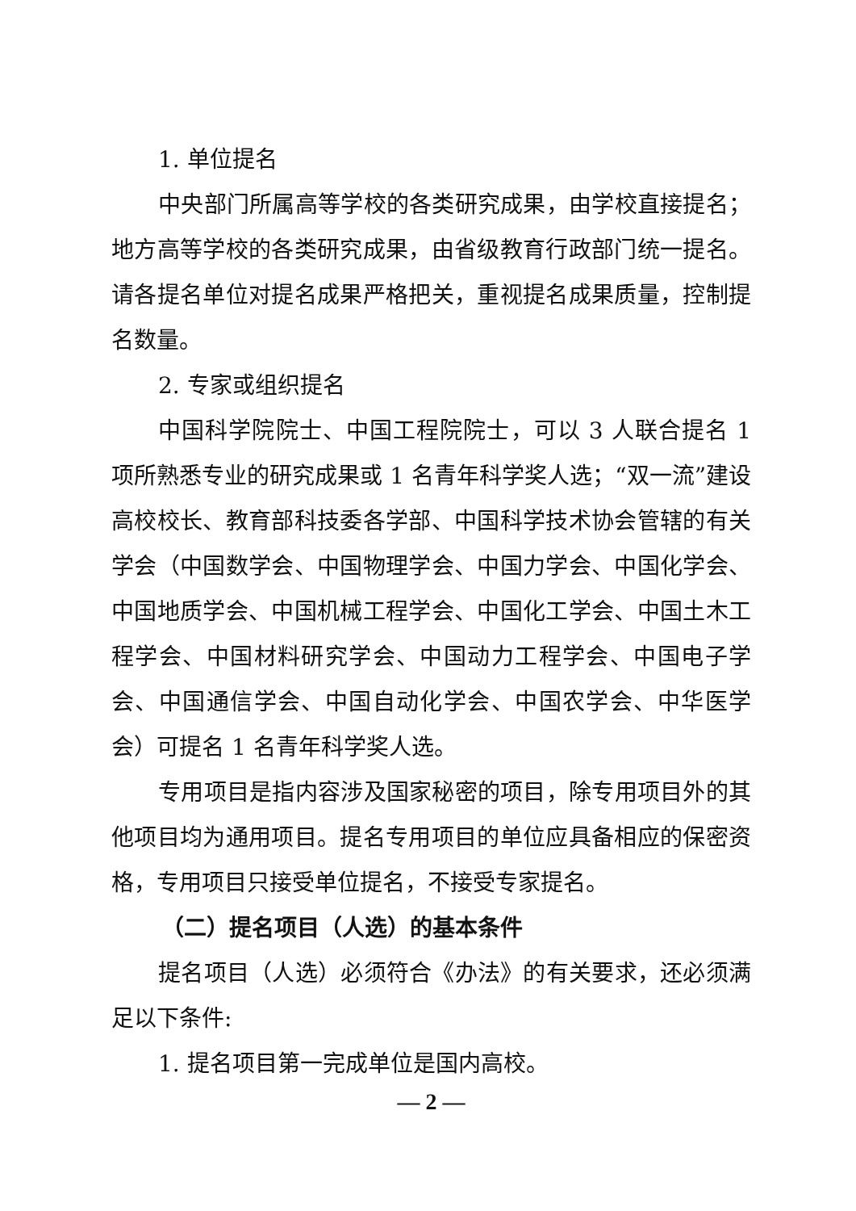1. 单位提名
中央部门所属高等学校的各类研究成果，由学校直接提名；地方高等学校的各类研究成果，由省级教育行政部门统一提名。请各提名单位对提名成果严格把关，重视提名成果质量，控制提名数量。
2. 专家或组织提名
中国科学院院士、中国工程院院士，可以 3 人联合提名 1 项所熟悉专业的研究成果或 1 名青年科学奖人选；“双一流”建设高校校长、教育部科技委各学部、中国科学技术协会管辖的有关学会（中国数学会、中国物理学会、中国力学会、中国化学会、中国地质学会、中国机械工程学会、中国化工学会、中国土木工程学会、中国材料研究学会、中国动力工程学会、中国电子学会、中国通信学会、中国自动化学会、中国农学会、中华医学会）可提名 1 名青年科学奖人选。
专用项目是指内容涉及国家秘密的项目，除专用项目外的其他项目均为通用项目。提名专用项目的单位应具备相应的保密资格，专用项目只接受单位提名，不接受专家提名。
（二）提名项目（人选）的基本条件
提名项目（人选）必须符合《办法》的有关要求，还必须满足以下条件:
1. 提名项目第一完成单位是国内高校。
— 2 —